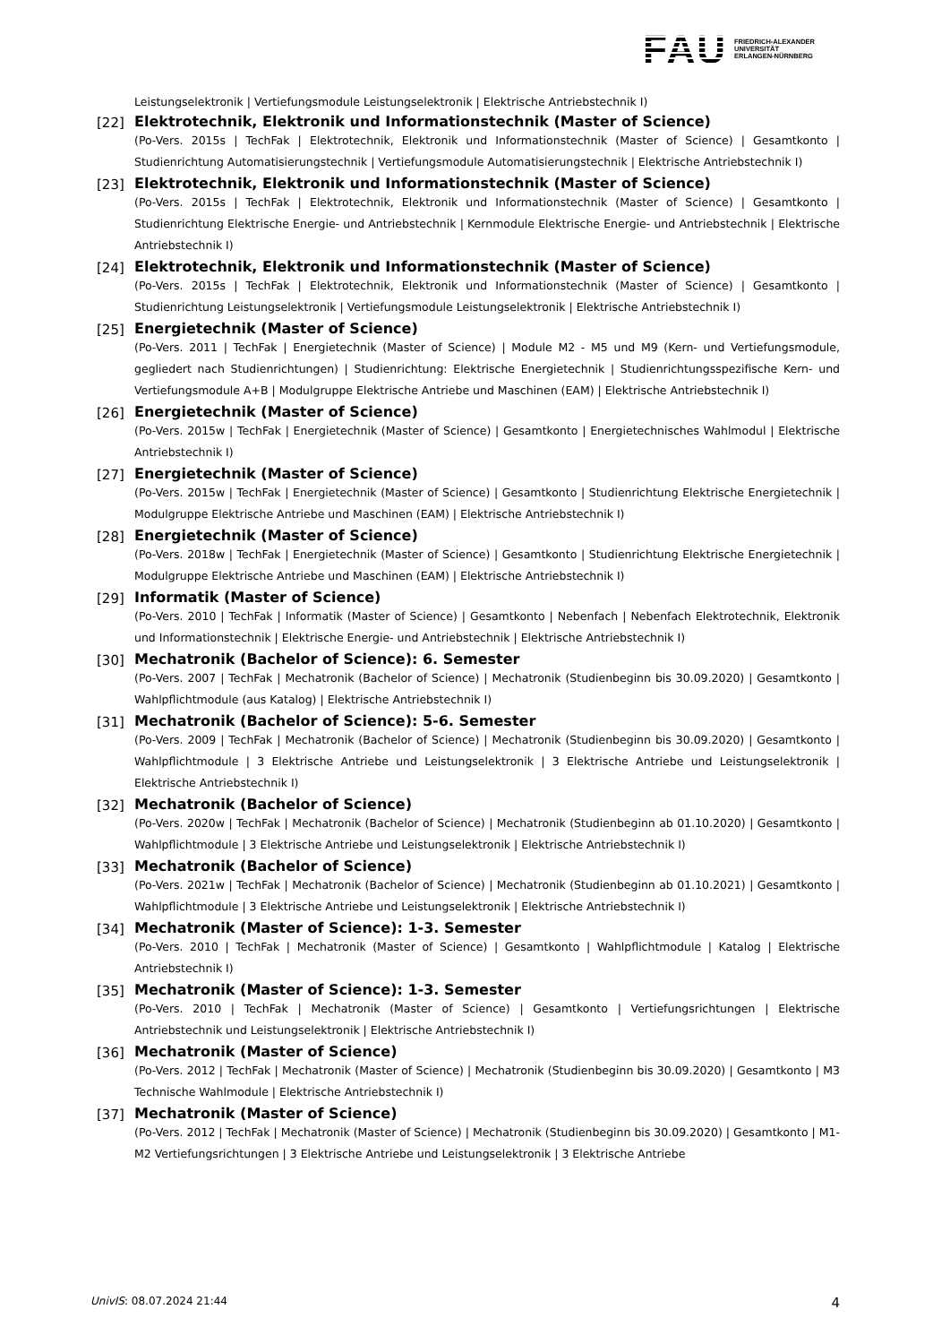FAU FRIEDRICH-ALEXANDER
UNIVERSITÄT
ERLANGEN-NÜRNBERG
Leistungselektronik | Vertiefungsmodule Leistungselektronik | Elektrische Antriebstechnik I)
[22] Elektrotechnik, Elektronik und Informationstechnik (Master of Science)
(Po-Vers. 2015s | TechFak | Elektrotechnik, Elektronik und Informationstechnik (Master of Science) | Gesamtkonto | Studienrichtung Automatisierungstechnik | Vertiefungsmodule Automatisierungstechnik | Elektrische Antriebstechnik I)
[23] Elektrotechnik, Elektronik und Informationstechnik (Master of Science)
(Po-Vers. 2015s | TechFak | Elektrotechnik, Elektronik und Informationstechnik (Master of Science) | Gesamtkonto | Studienrichtung Elektrische Energie- und Antriebstechnik | Kernmodule Elektrische Energie- und Antriebstechnik | Elektrische Antriebstechnik I)
[24] Elektrotechnik, Elektronik und Informationstechnik (Master of Science)
(Po-Vers. 2015s | TechFak | Elektrotechnik, Elektronik und Informationstechnik (Master of Science) | Gesamtkonto | Studienrichtung Leistungselektronik | Vertiefungsmodule Leistungselektronik | Elektrische Antriebstechnik I)
[25] Energietechnik (Master of Science)
(Po-Vers. 2011 | TechFak | Energietechnik (Master of Science) | Module M2 - M5 und M9 (Kern- und Vertiefungsmodule, gegliedert nach Studienrichtungen) | Studienrichtung: Elektrische Energietechnik | Studienrichtungsspezifische Kern- und Vertiefungsmodule A+B | Modulgruppe Elektrische Antriebe und Maschinen (EAM) | Elektrische Antriebstechnik I)
[26] Energietechnik (Master of Science)
(Po-Vers. 2015w | TechFak | Energietechnik (Master of Science) | Gesamtkonto | Energietechnisches Wahlmodul | Elektrische Antriebstechnik I)
[27] Energietechnik (Master of Science)
(Po-Vers. 2015w | TechFak | Energietechnik (Master of Science) | Gesamtkonto | Studienrichtung Elektrische Energietechnik | Modulgruppe Elektrische Antriebe und Maschinen (EAM) | Elektrische Antriebstechnik I)
[28] Energietechnik (Master of Science)
(Po-Vers. 2018w | TechFak | Energietechnik (Master of Science) | Gesamtkonto | Studienrichtung Elektrische Energietechnik | Modulgruppe Elektrische Antriebe und Maschinen (EAM) | Elektrische Antriebstechnik I)
[29] Informatik (Master of Science)
(Po-Vers. 2010 | TechFak | Informatik (Master of Science) | Gesamtkonto | Nebenfach | Nebenfach Elektrotechnik, Elektronik und Informationstechnik | Elektrische Energie- und Antriebstechnik | Elektrische Antriebstechnik I)
[30] Mechatronik (Bachelor of Science): 6. Semester
(Po-Vers. 2007 | TechFak | Mechatronik (Bachelor of Science) | Mechatronik (Studienbeginn bis 30.09.2020) | Gesamtkonto | Wahlpflichtmodule (aus Katalog) | Elektrische Antriebstechnik I)
[31] Mechatronik (Bachelor of Science): 5-6. Semester
(Po-Vers. 2009 | TechFak | Mechatronik (Bachelor of Science) | Mechatronik (Studienbeginn bis 30.09.2020) | Gesamtkonto | Wahlpflichtmodule | 3 Elektrische Antriebe und Leistungselektronik | 3 Elektrische Antriebe und Leistungselektronik | Elektrische Antriebstechnik I)
[32] Mechatronik (Bachelor of Science)
(Po-Vers. 2020w | TechFak | Mechatronik (Bachelor of Science) | Mechatronik (Studienbeginn ab 01.10.2020) | Gesamtkonto | Wahlpflichtmodule | 3 Elektrische Antriebe und Leistungselektronik | Elektrische Antriebstechnik I)
[33] Mechatronik (Bachelor of Science)
(Po-Vers. 2021w | TechFak | Mechatronik (Bachelor of Science) | Mechatronik (Studienbeginn ab 01.10.2021) | Gesamtkonto | Wahlpflichtmodule | 3 Elektrische Antriebe und Leistungselektronik | Elektrische Antriebstechnik I)
[34] Mechatronik (Master of Science): 1-3. Semester
(Po-Vers. 2010 | TechFak | Mechatronik (Master of Science) | Gesamtkonto | Wahlpflichtmodule | Katalog | Elektrische Antriebstechnik I)
[35] Mechatronik (Master of Science): 1-3. Semester
(Po-Vers. 2010 | TechFak | Mechatronik (Master of Science) | Gesamtkonto | Vertiefungsrichtungen | Elektrische Antriebstechnik und Leistungselektronik | Elektrische Antriebstechnik I)
[36] Mechatronik (Master of Science)
(Po-Vers. 2012 | TechFak | Mechatronik (Master of Science) | Mechatronik (Studienbeginn bis 30.09.2020) | Gesamtkonto | M3 Technische Wahlmodule | Elektrische Antriebstechnik I)
[37] Mechatronik (Master of Science)
(Po-Vers. 2012 | TechFak | Mechatronik (Master of Science) | Mechatronik (Studienbeginn bis 30.09.2020) | Gesamtkonto | M1-M2 Vertiefungsrichtungen | 3 Elektrische Antriebe und Leistungselektronik | 3 Elektrische Antriebe
UnivIS: 08.07.2024 21:44 4